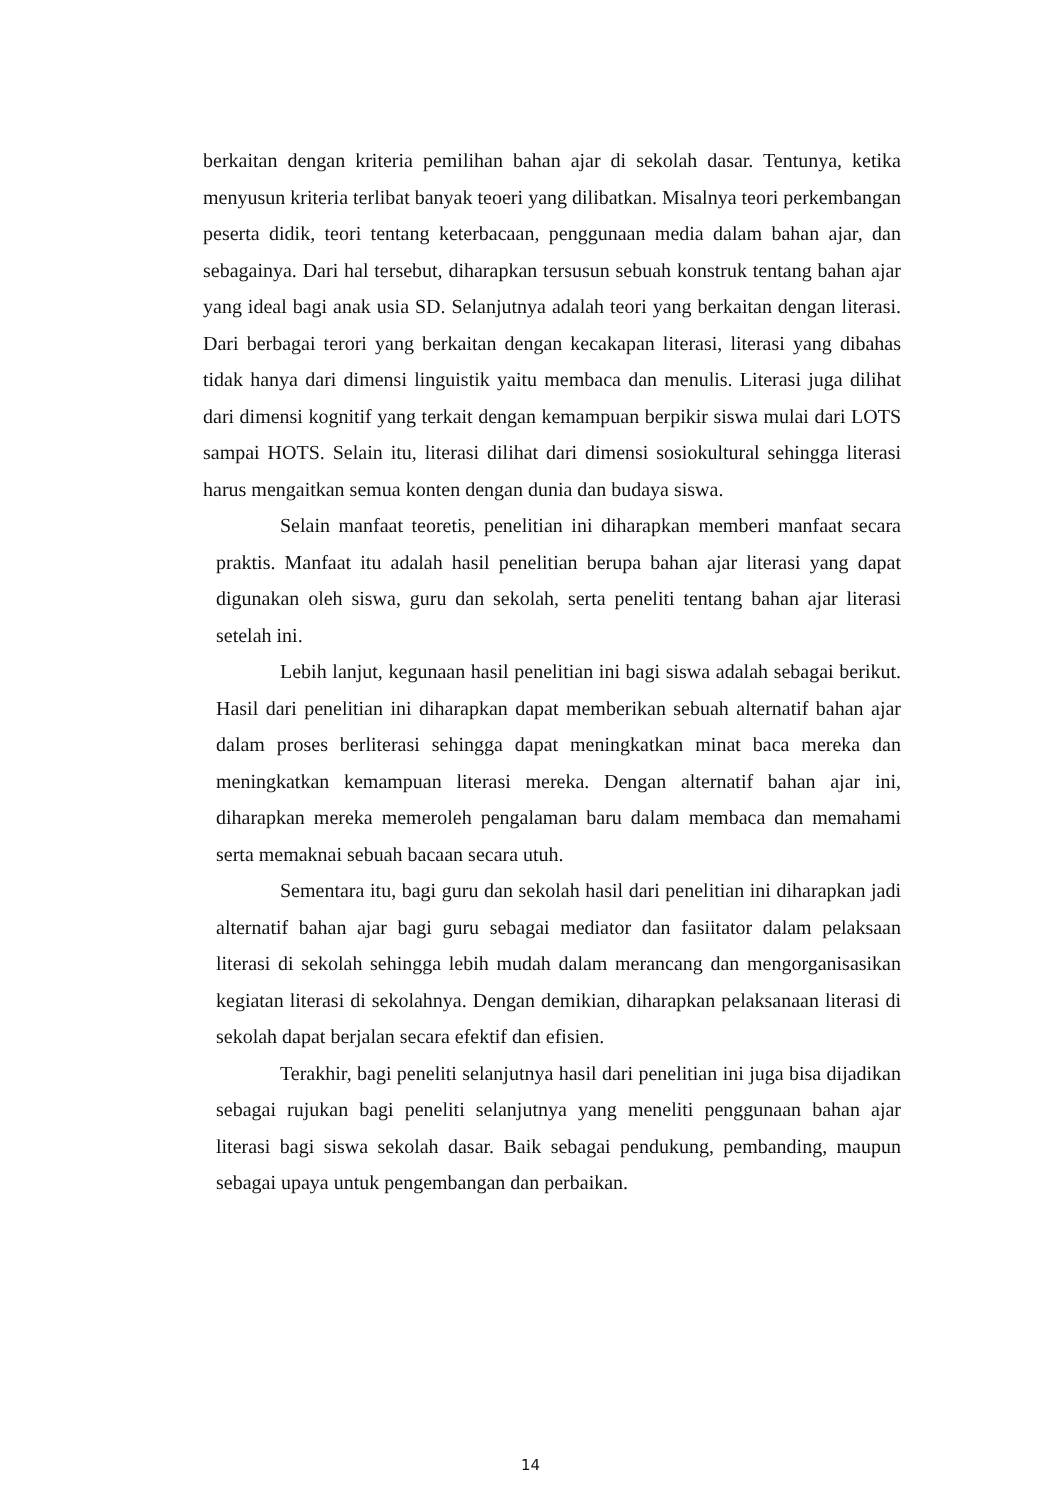berkaitan dengan kriteria pemilihan bahan ajar di sekolah dasar. Tentunya, ketika menyusun kriteria terlibat banyak teoeri yang dilibatkan. Misalnya teori perkembangan peserta didik, teori tentang keterbacaan, penggunaan media dalam bahan ajar, dan sebagainya. Dari hal tersebut, diharapkan tersusun sebuah konstruk tentang bahan ajar yang ideal bagi anak usia SD. Selanjutnya adalah teori yang berkaitan dengan literasi. Dari berbagai terori yang berkaitan dengan kecakapan literasi, literasi yang dibahas tidak hanya dari dimensi linguistik yaitu membaca dan menulis. Literasi juga dilihat dari dimensi kognitif yang terkait dengan kemampuan berpikir siswa mulai dari LOTS sampai HOTS. Selain itu, literasi dilihat dari dimensi sosiokultural sehingga literasi harus mengaitkan semua konten dengan dunia dan budaya siswa.
Selain manfaat teoretis, penelitian ini diharapkan memberi manfaat secara praktis. Manfaat itu adalah hasil penelitian berupa bahan ajar literasi yang dapat digunakan oleh siswa, guru dan sekolah, serta peneliti tentang bahan ajar literasi setelah ini.
Lebih lanjut, kegunaan hasil penelitian ini bagi siswa adalah sebagai berikut. Hasil dari penelitian ini diharapkan dapat memberikan sebuah alternatif bahan ajar dalam proses berliterasi sehingga dapat meningkatkan minat baca mereka dan meningkatkan kemampuan literasi mereka. Dengan alternatif bahan ajar ini, diharapkan mereka memeroleh pengalaman baru dalam membaca dan memahami serta memaknai sebuah bacaan secara utuh.
Sementara itu, bagi guru dan sekolah hasil dari penelitian ini diharapkan jadi alternatif bahan ajar bagi guru sebagai mediator dan fasiitator dalam pelaksaan literasi di sekolah sehingga lebih mudah dalam merancang dan mengorganisasikan kegiatan literasi di sekolahnya. Dengan demikian, diharapkan pelaksanaan literasi di sekolah dapat berjalan secara efektif dan efisien.
Terakhir, bagi peneliti selanjutnya hasil dari penelitian ini juga bisa dijadikan sebagai rujukan bagi peneliti selanjutnya yang meneliti penggunaan bahan ajar literasi bagi siswa sekolah dasar. Baik sebagai pendukung, pembanding, maupun sebagai upaya untuk pengembangan dan perbaikan.
14